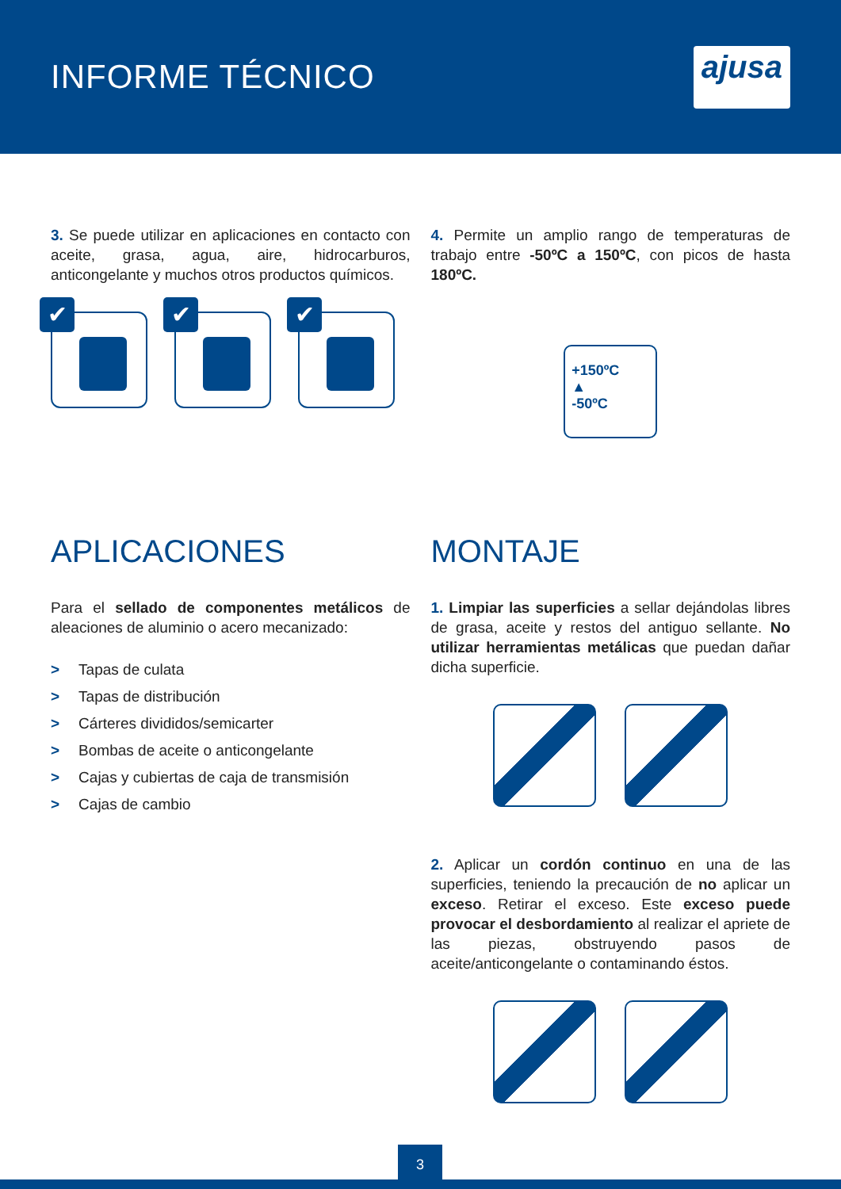INFORME TÉCNICO
ajusa
3. Se puede utilizar en aplicaciones en contacto con aceite, grasa, agua, aire, hidrocarburos, anticongelante y muchos otros productos químicos.
✔
✔
✔
4. Permite un amplio rango de temperaturas de trabajo entre -50ºC a 150ºC, con picos de hasta 180ºC.
+150ºC
▲
-50ºC
APLICACIONES
Para el sellado de componentes metálicos de aleaciones de aluminio o acero mecanizado:
> Tapas de culata
> Tapas de distribución
> Cárteres divididos/semicarter
> Bombas de aceite o anticongelante
> Cajas y cubiertas de caja de transmisión
> Cajas de cambio
MONTAJE
1. Limpiar las superficies a sellar dejándolas libres de grasa, aceite y restos del antiguo sellante. No utilizar herramientas metálicas que puedan dañar dicha superficie.
2. Aplicar un cordón continuo en una de las superficies, teniendo la precaución de no aplicar un exceso. Retirar el exceso. Este exceso puede provocar el desbordamiento al realizar el apriete de las piezas, obstruyendo pasos de aceite/anticongelante o contaminando éstos.
3